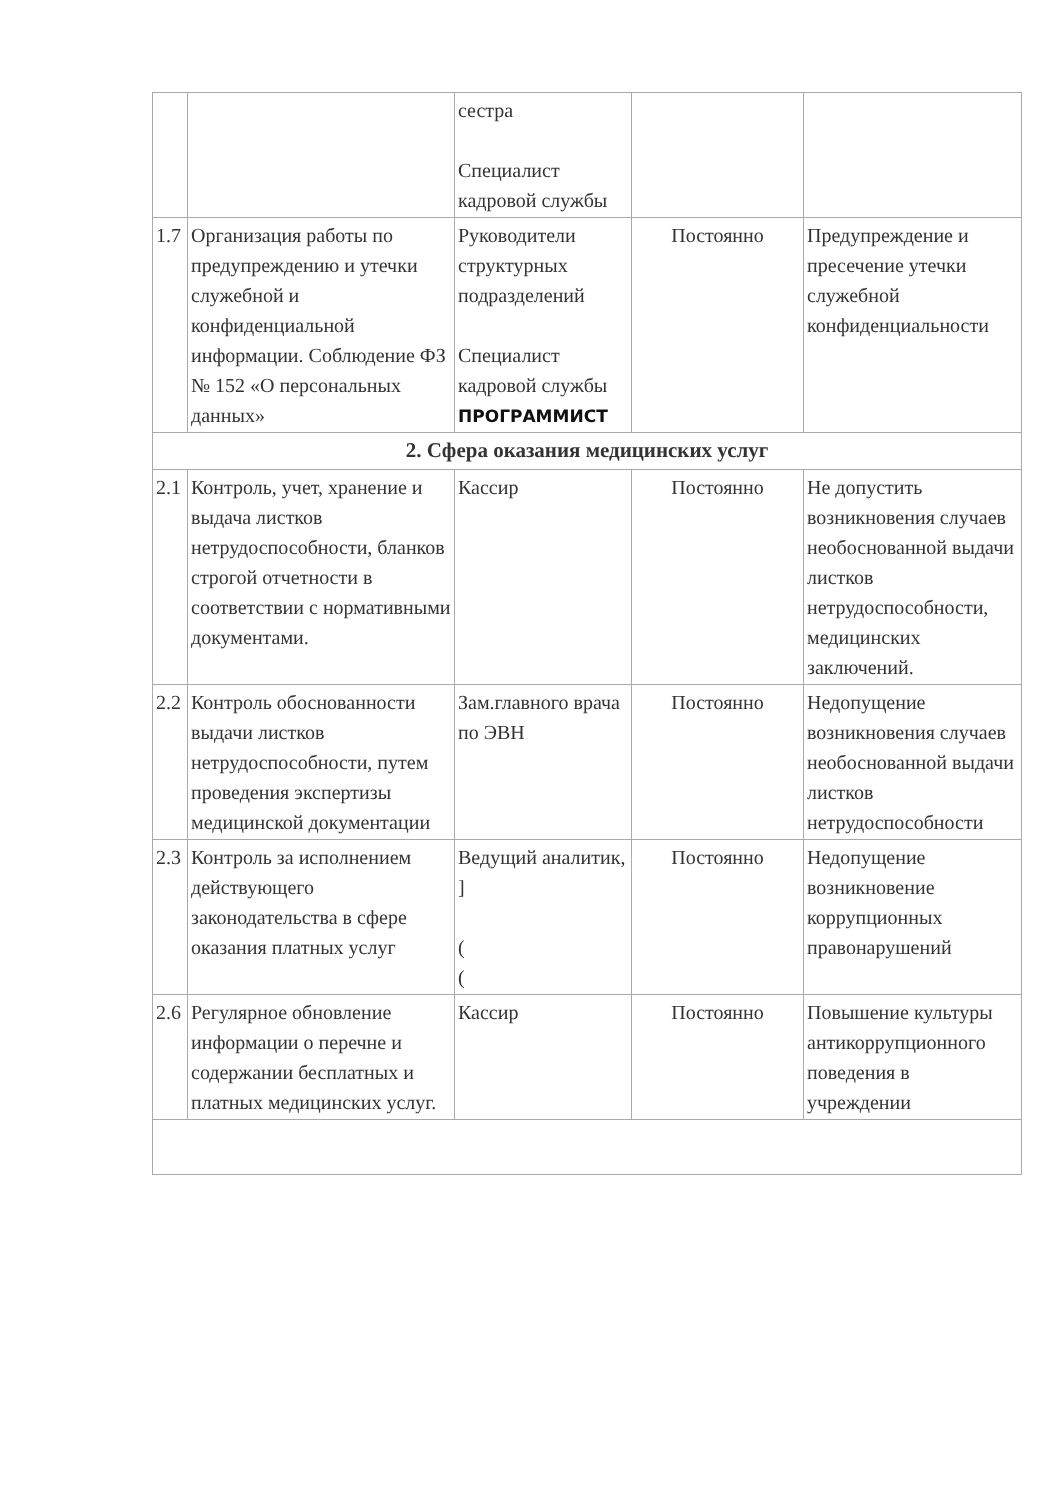| | | сестра Специалист кадровой службы | | |
| 1.7 | Организация работы по предупреждению и утечки служебной и конфиденциальной информации. Соблюдение ФЗ № 152 «О персональных данных» | Руководители структурных подразделений Специалист кадровой службы ПРОГРАММИСТ | Постоянно | Предупреждение и пресечение утечки служебной конфиденциальности |
| 2. Сфера оказания медицинских услуг | | | | |
| 2.1 | Контроль, учет, хранение и выдача листков нетрудоспособности, бланков строгой отчетности в соответствии с нормативными документами. | Кассир | Постоянно | Не допустить возникновения случаев необоснованной выдачи листков нетрудоспособности, медицинских заключений. |
| 2.2 | Контроль обоснованности выдачи листков нетрудоспособности, путем проведения экспертизы медицинской документации | Зам.главного врача по ЭВН | Постоянно | Недопущение возникновения случаев необоснованной выдачи листков нетрудоспособности |
| 2.3 | Контроль за исполнением действующего законодательства в сфере оказания платных услуг | Ведущий аналитик, ] ( ( | Постоянно | Недопущение возникновение коррупционных правонарушений |
| 2.6 | Регулярное обновление информации о перечне и содержании бесплатных и платных медицинских услуг. | Кассир | Постоянно | Повышение культуры антикоррупционного поведения в учреждении |